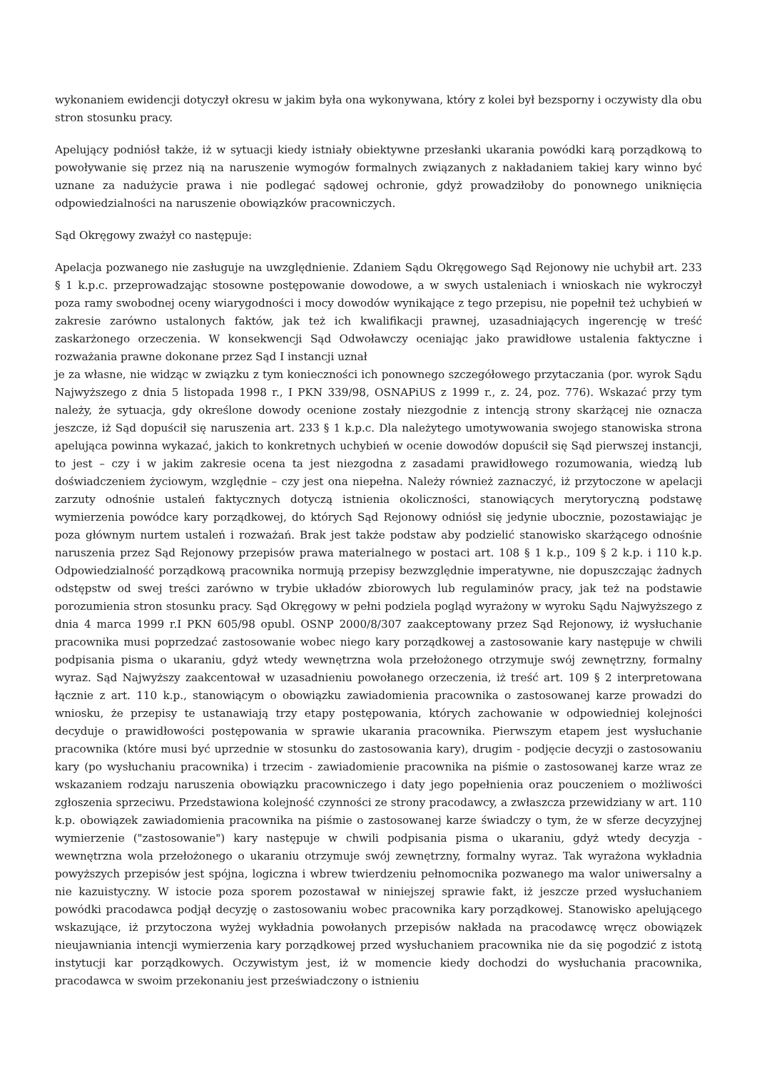wykonaniem ewidencji dotyczył okresu w jakim była ona wykonywana, który z kolei był bezsporny i oczywisty dla obu stron stosunku pracy.
Apelujący podniósł także, iż w sytuacji kiedy istniały obiektywne przesłanki ukarania powódki karą porządkową to powoływanie się przez nią na naruszenie wymogów formalnych związanych z nakładaniem takiej kary winno być uznane za nadużycie prawa i nie podlegać sądowej ochronie, gdyż prowadziłoby do ponownego uniknięcia odpowiedzialności na naruszenie obowiązków pracowniczych.
Sąd Okręgowy zważył co następuje:
Apelacja pozwanego nie zasługuje na uwzględnienie. Zdaniem Sądu Okręgowego Sąd Rejonowy nie uchybił art. 233 § 1 k.p.c. przeprowadzając stosowne postępowanie dowodowe, a w swych ustaleniach i wnioskach nie wykroczył poza ramy swobodnej oceny wiarygodności i mocy dowodów wynikające z tego przepisu, nie popełnił też uchybień w zakresie zarówno ustalonych faktów, jak też ich kwalifikacji prawnej, uzasadniających ingerencję w treść zaskarżonego orzeczenia. W konsekwencji Sąd Odwoławczy oceniając jako prawidłowe ustalenia faktyczne i rozważania prawne dokonane przez Sąd I instancji uznał
je za własne, nie widząc w związku z tym konieczności ich ponownego szczegółowego przytaczania (por. wyrok Sądu Najwyższego z dnia 5 listopada 1998 r., I PKN 339/98, OSNAPiUS z 1999 r., z. 24, poz. 776). Wskazać przy tym należy, że sytuacja, gdy określone dowody ocenione zostały niezgodnie z intencją strony skarżącej nie oznacza jeszcze, iż Sąd dopuścił się naruszenia art. 233 § 1 k.p.c. Dla należytego umotywowania swojego stanowiska strona apelująca powinna wykazać, jakich to konkretnych uchybień w ocenie dowodów dopuścił się Sąd pierwszej instancji, to jest – czy i w jakim zakresie ocena ta jest niezgodna z zasadami prawidłowego rozumowania, wiedzą lub doświadczeniem życiowym, względnie – czy jest ona niepełna. Należy również zaznaczyć, iż przytoczone w apelacji zarzuty odnośnie ustaleń faktycznych dotyczą istnienia okoliczności, stanowiących merytoryczną podstawę wymierzenia powódce kary porządkowej, do których Sąd Rejonowy odniósł się jedynie ubocznie, pozostawiając je poza głównym nurtem ustaleń i rozważań. Brak jest także podstaw aby podzielić stanowisko skarżącego odnośnie naruszenia przez Sąd Rejonowy przepisów prawa materialnego w postaci art. 108 § 1 k.p., 109 § 2 k.p. i 110 k.p. Odpowiedzialność porządkową pracownika normują przepisy bezwzględnie imperatywne, nie dopuszczając żadnych odstępstw od swej treści zarówno w trybie układów zbiorowych lub regulaminów pracy, jak też na podstawie porozumienia stron stosunku pracy. Sąd Okręgowy w pełni podziela pogląd wyrażony w wyroku Sądu Najwyższego z dnia 4 marca 1999 r.I PKN 605/98 opubl. OSNP 2000/8/307 zaakceptowany przez Sąd Rejonowy, iż wysłuchanie pracownika musi poprzedzać zastosowanie wobec niego kary porządkowej a zastosowanie kary następuje w chwili podpisania pisma o ukaraniu, gdyż wtedy wewnętrzna wola przełożonego otrzymuje swój zewnętrzny, formalny wyraz. Sąd Najwyższy zaakcentował w uzasadnieniu powołanego orzeczenia, iż treść art. 109 § 2 interpretowana łącznie z art. 110 k.p., stanowiącym o obowiązku zawiadomienia pracownika o zastosowanej karze prowadzi do wniosku, że przepisy te ustanawiają trzy etapy postępowania, których zachowanie w odpowiedniej kolejności decyduje o prawidłowości postępowania w sprawie ukarania pracownika. Pierwszym etapem jest wysłuchanie pracownika (które musi być uprzednie w stosunku do zastosowania kary), drugim - podjęcie decyzji o zastosowaniu kary (po wysłuchaniu pracownika) i trzecim - zawiadomienie pracownika na piśmie o zastosowanej karze wraz ze wskazaniem rodzaju naruszenia obowiązku pracowniczego i daty jego popełnienia oraz pouczeniem o możliwości zgłoszenia sprzeciwu. Przedstawiona kolejność czynności ze strony pracodawcy, a zwłaszcza przewidziany w art. 110 k.p. obowiązek zawiadomienia pracownika na piśmie o zastosowanej karze świadczy o tym, że w sferze decyzyjnej wymierzenie ("zastosowanie") kary następuje w chwili podpisania pisma o ukaraniu, gdyż wtedy decyzja - wewnętrzna wola przełożonego o ukaraniu otrzymuje swój zewnętrzny, formalny wyraz. Tak wyrażona wykładnia powyższych przepisów jest spójna, logiczna i wbrew twierdzeniu pełnomocnika pozwanego ma walor uniwersalny a nie kazuistyczny. W istocie poza sporem pozostawał w niniejszej sprawie fakt, iż jeszcze przed wysłuchaniem powódki pracodawca podjął decyzję o zastosowaniu wobec pracownika kary porządkowej. Stanowisko apelującego wskazujące, iż przytoczona wyżej wykładnia powołanych przepisów nakłada na pracodawcę wręcz obowiązek nieujawniania intencji wymierzenia kary porządkowej przed wysłuchaniem pracownika nie da się pogodzić z istotą instytucji kar porządkowych. Oczywistym jest, iż w momencie kiedy dochodzi do wysłuchania pracownika, pracodawca w swoim przekonaniu jest przeświadczony o istnieniu